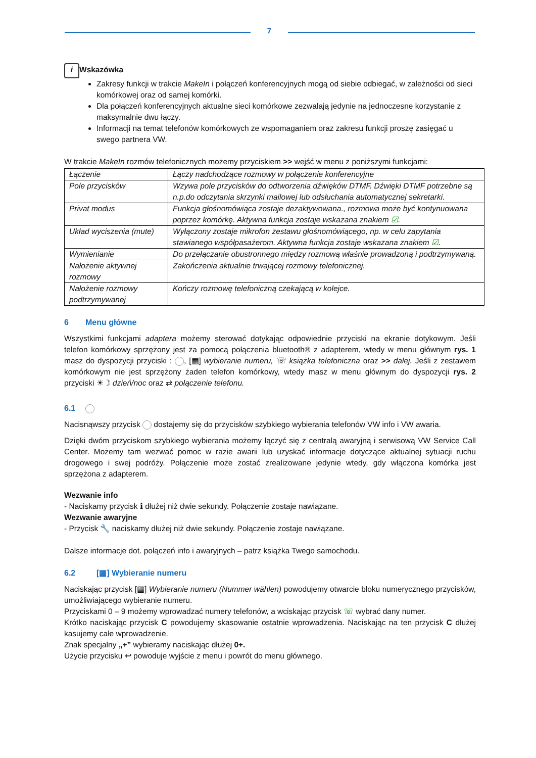7
i Wskazówka
Zakresy funkcji w trakcie MakeIn i połączeń konferencyjnych mogą od siebie odbiegać, w zależności od sieci komórkowej oraz od samej komórki.
Dla połączeń konferencyjnych aktualne sieci komórkowe zezwalają jedynie na jednoczesne korzystanie z maksymalnie dwu łączy.
Informacji na temat telefonów komórkowych ze wspomaganiem oraz zakresu funkcji proszę zasięgać u swego partnera VW.
W trakcie MakeIn rozmów telefonicznych możemy przyciskiem >> wejść w menu z poniższymi funkcjami:
| Łączenie | Łączy nadchodzące rozmowy w połączenie konferencyjne |
| Pole przycisków | Wzywa pole przycisków do odtworzenia dźwięków DTMF. Dźwięki DTMF potrzebne są n.p.do odczytania skrzynki mailowej lub odsłuchania automatycznej sekretarki. |
| Privat modus | Funkcja głośnomówiąca zostaje dezaktywowana., rozmowa może być kontynuowana poprzez komórkę. Aktywna funkcja zostaje wskazana znakiem ☑ . |
| Układ wyciszenia (mute) | Wyłączony zostaje mikrofon zestawu głośnomówiącego, np. w celu zapytania stawianego współpasażerom. Aktywna funkcja zostaje wskazana znakiem ☑ . |
| Wymienianie | Do przełączanie obustronnego między rozmową właśnie prowadzoną i podtrzymywaną. |
| Nałożenie aktywnej rozmowy | Zakończenia aktualnie trwającej rozmowy telefonicznej. |
| Nałożenie rozmowy podtrzymywanej | Kończy rozmowę telefoniczną czekającą w kolejce. |
6 Menu główne
Wszystkimi funkcjami adaptera możemy sterować dotykając odpowiednie przyciski na ekranie dotykowym. Jeśli telefon komórkowy sprzężony jest za pomocą połączenia bluetooth® z adapterem, wtedy w menu głównym rys. 1 masz do dyspozycji przyciski : , [▦] wybieranie numeru, ☏ książka telefoniczna oraz >> dalej. Jeśli z zestawem komórkowym nie jest sprzężony żaden telefon komórkowy, wtedy masz w menu głównym do dyspozycji rys. 2 przyciski ☀☽ dzień/noc oraz ⇄ połączenie telefonu.
6.1
Nacisnąwszy przycisk dostajemy się do przycisków szybkiego wybierania telefonów VW info i VW awaria.
Dzięki dwóm przyciskom szybkiego wybierania możemy łączyć się z centralą awaryjną i serwisową VW Service Call Center. Możemy tam wezwać pomoc w razie awarii lub uzyskać informacje dotyczące aktualnej sytuacji ruchu drogowego i swej podróży. Połączenie może zostać zrealizowane jedynie wtedy, gdy włączona komórka jest sprzężona z adapterem.
Wezwanie info
- Naciskamy przycisk ℹ dłużej niż dwie sekundy. Połączenie zostaje nawiązane.
Wezwanie awaryjne
- Przycisk 🔧 naciskamy dłużej niż dwie sekundy. Połączenie zostaje nawiązane.
Dalsze informacje dot. połączeń info i awaryjnych – patrz książka Twego samochodu.
6.2 [▦] Wybieranie numeru
Naciskając przycisk [▦] Wybieranie numeru (Nummer wählen) powodujemy otwarcie bloku numerycznego przycisków, umożliwiającego wybieranie numeru.
Przyciskami 0 – 9 możemy wprowadzać numery telefonów, a wciskając przycisk ☏ wybrać dany numer.
Krótko naciskając przycisk C powodujemy skasowanie ostatnie wprowadzenia. Naciskając na ten przycisk C dłużej kasujemy całe wprowadzenie.
Znak specjalny „+” wybieramy naciskając dłużej 0+.
Użycie przycisku ↩ powoduje wyjście z menu i powrót do menu głównego.